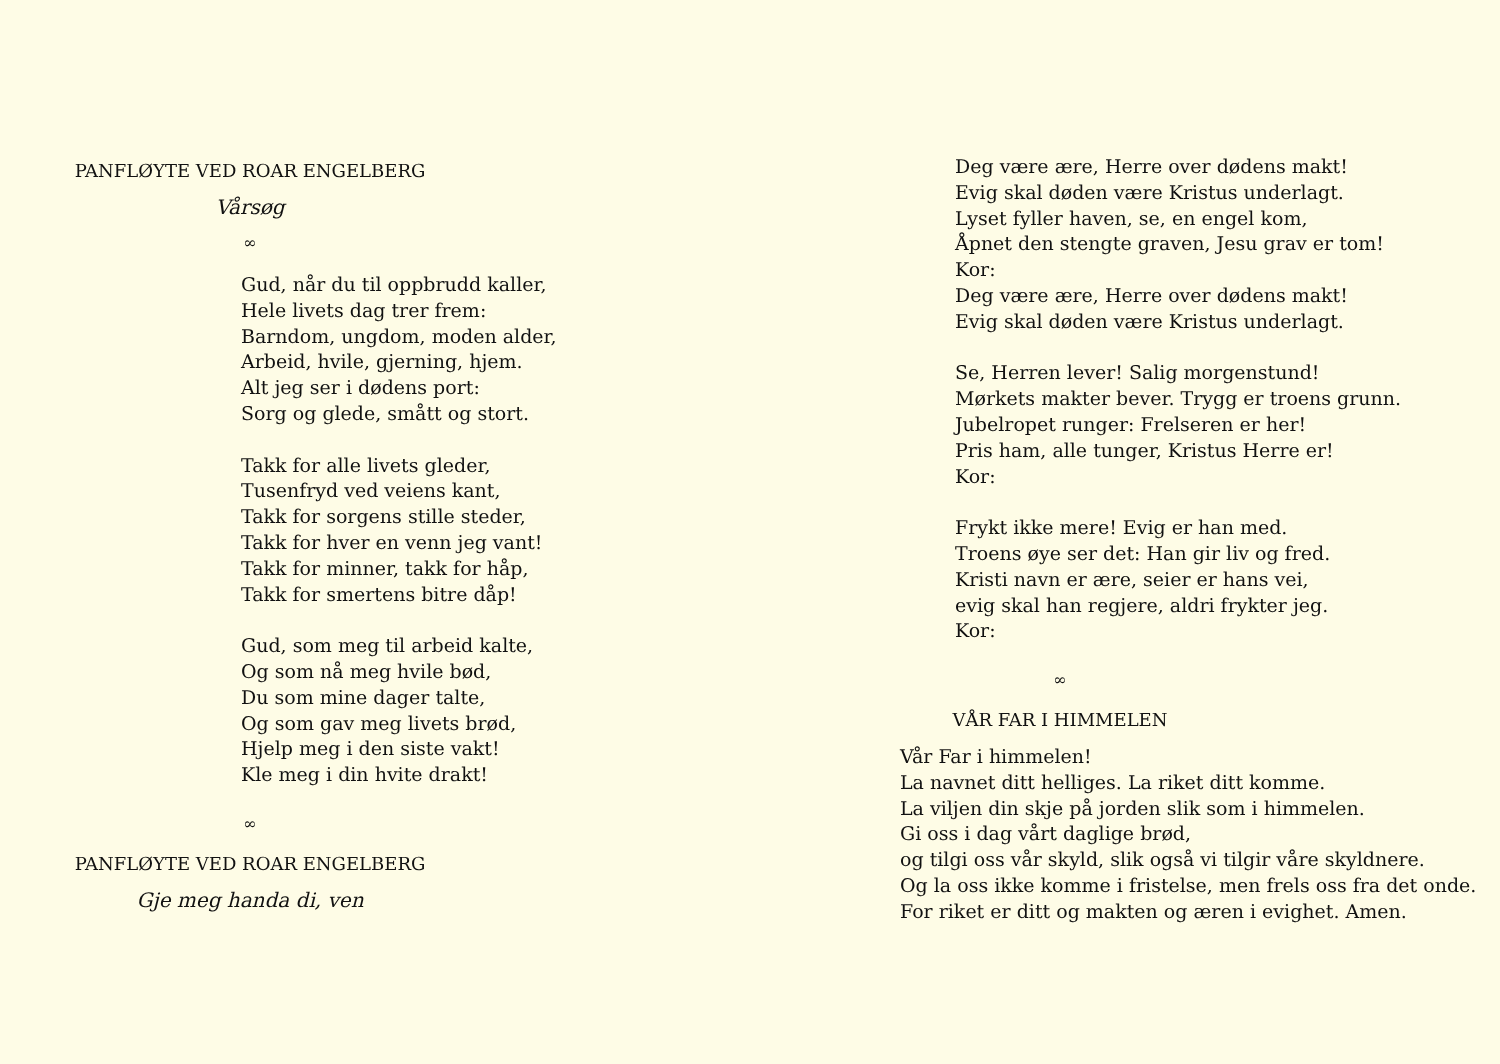PANFLØYTE VED ROAR ENGELBERG
Vårsøg
∞
Gud, når du til oppbrudd kaller,
Hele livets dag trer frem:
Barndom, ungdom, moden alder,
Arbeid, hvile, gjerning, hjem.
Alt jeg ser i dødens port:
Sorg og glede, smått og stort.
Takk for alle livets gleder,
Tusenfryd ved veiens kant,
Takk for sorgens stille steder,
Takk for hver en venn jeg vant!
Takk for minner, takk for håp,
Takk for smertens bitre dåp!
Gud, som meg til arbeid kalte,
Og som nå meg hvile bød,
Du som mine dager talte,
Og som gav meg livets brød,
Hjelp meg i den siste vakt!
Kle meg i din hvite drakt!
∞
PANFLØYTE VED ROAR ENGELBERG
Gje meg handa di, ven
Deg være ære, Herre over dødens makt!
Evig skal døden være Kristus underlagt.
Lyset fyller haven, se, en engel kom,
Åpnet den stengte graven, Jesu grav er tom!
Kor:
Deg være ære, Herre over dødens makt!
Evig skal døden være Kristus underlagt.
Se, Herren lever! Salig morgenstund!
Mørkets makter bever. Trygg er troens grunn.
Jubelropet runger: Frelseren er her!
Pris ham, alle tunger, Kristus Herre er!
Kor:
Frykt ikke mere! Evig er han med.
Troens øye ser det: Han gir liv og fred.
Kristi navn er ære, seier er hans vei,
evig skal han regjere, aldri frykter jeg.
Kor:
∞
VÅR FAR I HIMMELEN
Vår Far i himmelen!
La navnet ditt helliges. La riket ditt komme.
La viljen din skje på jorden slik som i himmelen.
Gi oss i dag vårt daglige brød,
og tilgi oss vår skyld, slik også vi tilgir våre skyldnere.
Og la oss ikke komme i fristelse, men frels oss fra det onde.
For riket er ditt og makten og æren i evighet. Amen.